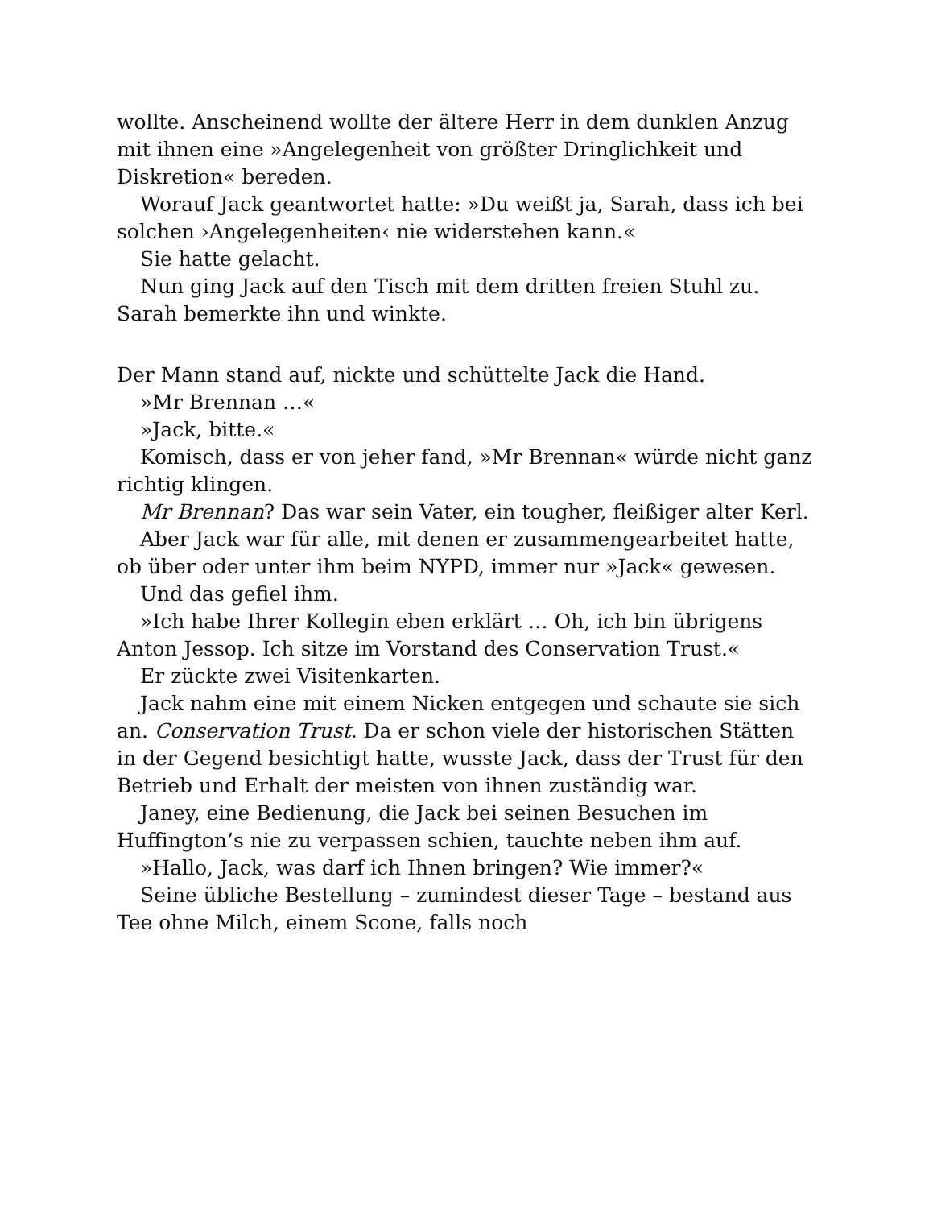wollte. Anscheinend wollte der ältere Herr in dem dunklen Anzug mit ihnen eine »Angelegenheit von größter Dringlichkeit und Diskretion« bereden.
Worauf Jack geantwortet hatte: »Du weißt ja, Sarah, dass ich bei solchen ›Angelegenheiten‹ nie widerstehen kann.«
Sie hatte gelacht.
Nun ging Jack auf den Tisch mit dem dritten freien Stuhl zu. Sarah bemerkte ihn und winkte.
Der Mann stand auf, nickte und schüttelte Jack die Hand.
»Mr Brennan …«
»Jack, bitte.«
Komisch, dass er von jeher fand, »Mr Brennan« würde nicht ganz richtig klingen.
Mr Brennan? Das war sein Vater, ein tougher, fleißiger alter Kerl.
Aber Jack war für alle, mit denen er zusammengearbeitet hatte, ob über oder unter ihm beim NYPD, immer nur »Jack« gewesen.
Und das gefiel ihm.
»Ich habe Ihrer Kollegin eben erklärt … Oh, ich bin übrigens Anton Jessop. Ich sitze im Vorstand des Conservation Trust.«
Er zückte zwei Visitenkarten.
Jack nahm eine mit einem Nicken entgegen und schaute sie sich an. Conservation Trust. Da er schon viele der historischen Stätten in der Gegend besichtigt hatte, wusste Jack, dass der Trust für den Betrieb und Erhalt der meisten von ihnen zuständig war.
Janey, eine Bedienung, die Jack bei seinen Besuchen im Huffington’s nie zu verpassen schien, tauchte neben ihm auf.
»Hallo, Jack, was darf ich Ihnen bringen? Wie immer?«
Seine übliche Bestellung – zumindest dieser Tage – bestand aus Tee ohne Milch, einem Scone, falls noch